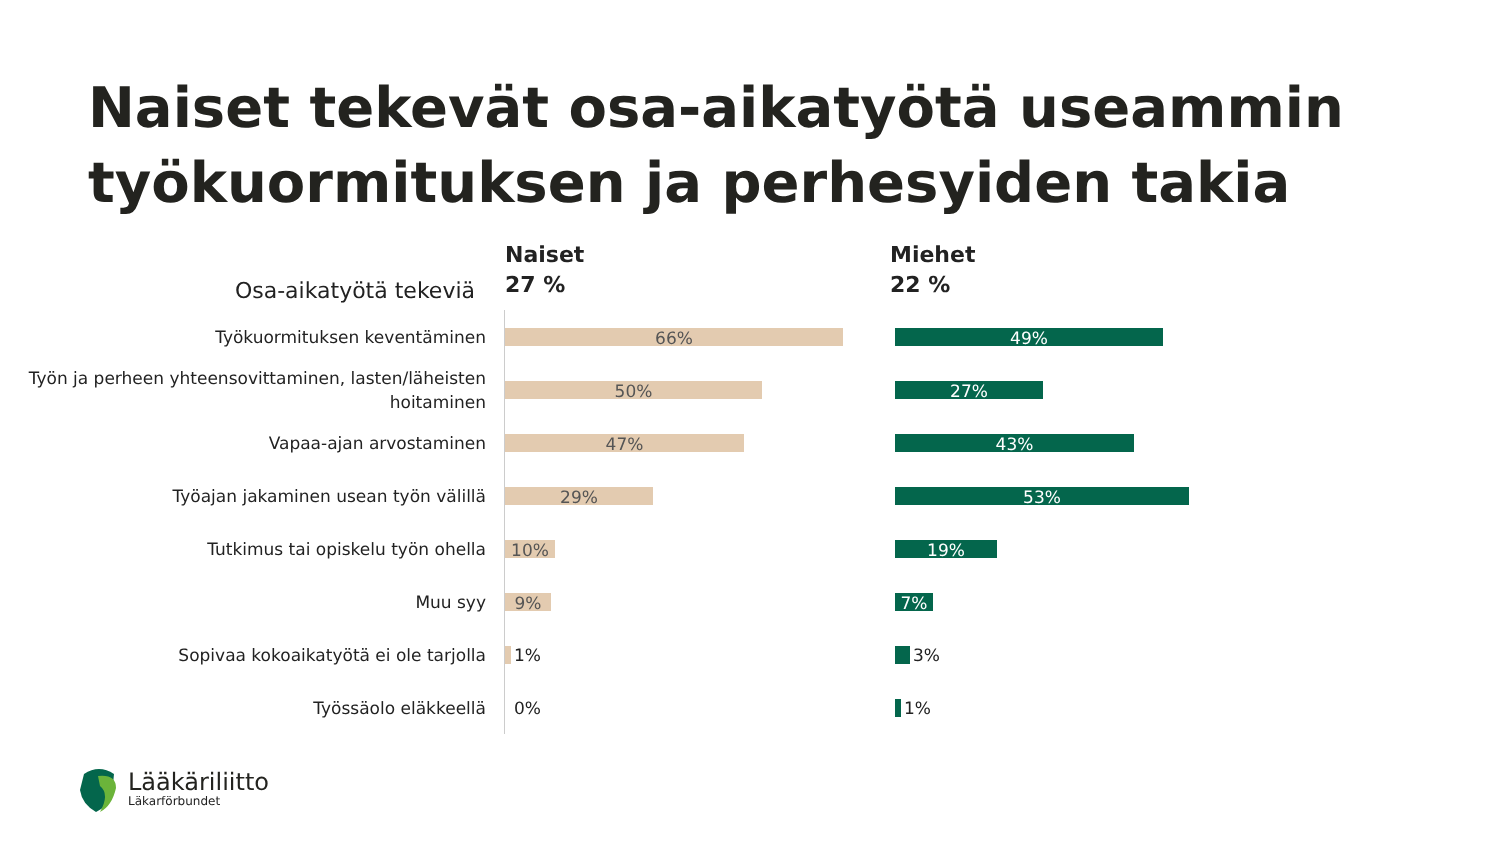Naiset tekevät osa-aikatyötä useammin työkuormituksen ja perhesyiden takia
Osa-aikatyötä tekeviä
Naiset
27 %
Miehet
22 %
Työkuormituksen keventäminen
66%
49%
Työn ja perheen yhteensovittaminen, lasten/läheisten hoitaminen
50%
27%
Vapaa-ajan arvostaminen
47%
43%
Työajan jakaminen usean työn välillä
29%
53%
Tutkimus tai opiskelu työn ohella
10%
19%
Muu syy
9%
7%
Sopivaa kokoaikatyötä ei ole tarjolla
1%
3%
Työssäolo eläkkeellä
0%
1%
Lääkäriliitto
Läkarförbundet